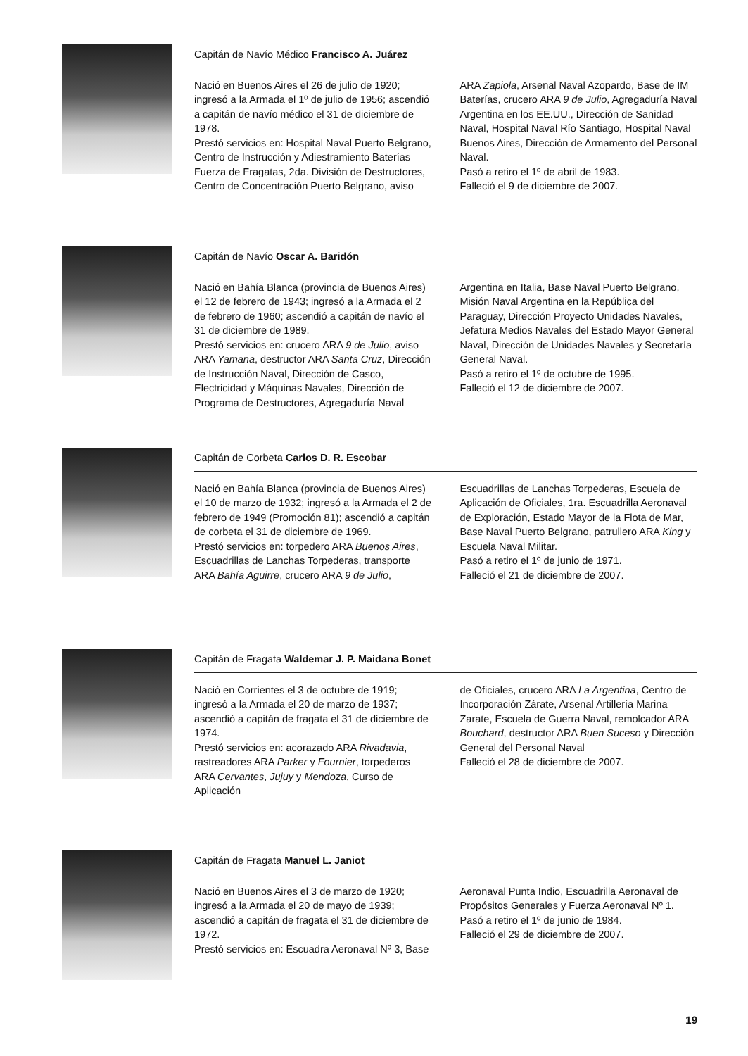Capitán de Navío Médico Francisco A. Juárez
Nació en Buenos Aires el 26 de julio de 1920; ingresó a la Armada el 1º de julio de 1956; ascendió a capitán de navío médico el 31 de diciembre de 1978.
Prestó servicios en: Hospital Naval Puerto Belgrano, Centro de Instrucción y Adiestramiento Baterías Fuerza de Fragatas, 2da. División de Destructores, Centro de Concentración Puerto Belgrano, aviso
ARA Zapiola, Arsenal Naval Azopardo, Base de IM Baterías, crucero ARA 9 de Julio, Agregaduría Naval Argentina en los EE.UU., Dirección de Sanidad Naval, Hospital Naval Río Santiago, Hospital Naval Buenos Aires, Dirección de Armamento del Personal Naval.
Pasó a retiro el 1º de abril de 1983.
Falleció el 9 de diciembre de 2007.
Capitán de Navío Oscar A. Baridón
Nació en Bahía Blanca (provincia de Buenos Aires) el 12 de febrero de 1943; ingresó a la Armada el 2 de febrero de 1960; ascendió a capitán de navío el 31 de diciembre de 1989.
Prestó servicios en: crucero ARA 9 de Julio, aviso ARA Yamana, destructor ARA Santa Cruz, Dirección de Instrucción Naval, Dirección de Casco, Electricidad y Máquinas Navales, Dirección de Programa de Destructores, Agregaduría Naval
Argentina en Italia, Base Naval Puerto Belgrano, Misión Naval Argentina en la República del Paraguay, Dirección Proyecto Unidades Navales, Jefatura Medios Navales del Estado Mayor General Naval, Dirección de Unidades Navales y Secretaría General Naval.
Pasó a retiro el 1º de octubre de 1995.
Falleció el 12 de diciembre de 2007.
Capitán de Corbeta Carlos D. R. Escobar
Nació en Bahía Blanca (provincia de Buenos Aires) el 10 de marzo de 1932; ingresó a la Armada el 2 de febrero de 1949 (Promoción 81); ascendió a capitán de corbeta el 31 de diciembre de 1969.
Prestó servicios en: torpedero ARA Buenos Aires, Escuadrillas de Lanchas Torpederas, transporte ARA Bahía Aguirre, crucero ARA 9 de Julio,
Escuadrillas de Lanchas Torpederas, Escuela de Aplicación de Oficiales, 1ra. Escuadrilla Aeronaval de Exploración, Estado Mayor de la Flota de Mar, Base Naval Puerto Belgrano, patrullero ARA King y Escuela Naval Militar.
Pasó a retiro el 1º de junio de 1971.
Falleció el 21 de diciembre de 2007.
Capitán de Fragata Waldemar J. P. Maidana Bonet
Nació en Corrientes el 3 de octubre de 1919; ingresó a la Armada el 20 de marzo de 1937; ascendió a capitán de fragata el 31 de diciembre de 1974.
Prestó servicios en: acorazado ARA Rivadavia, rastreadores ARA Parker y Fournier, torpederos ARA Cervantes, Jujuy y Mendoza, Curso de Aplicación
de Oficiales, crucero ARA La Argentina, Centro de Incorporación Zárate, Arsenal Artillería Marina Zarate, Escuela de Guerra Naval, remolcador ARA Bouchard, destructor ARA Buen Suceso y Dirección General del Personal Naval
Falleció el 28 de diciembre de 2007.
Capitán de Fragata Manuel L. Janiot
Nació en Buenos Aires el 3 de marzo de 1920; ingresó a la Armada el 20 de mayo de 1939; ascendió a capitán de fragata el 31 de diciembre de 1972.
Prestó servicios en: Escuadra Aeronaval Nº 3, Base
Aeronaval Punta Indio, Escuadrilla Aeronaval de Propósitos Generales y Fuerza Aeronaval Nº 1.
Pasó a retiro el 1º de junio de 1984.
Falleció el 29 de diciembre de 2007.
19